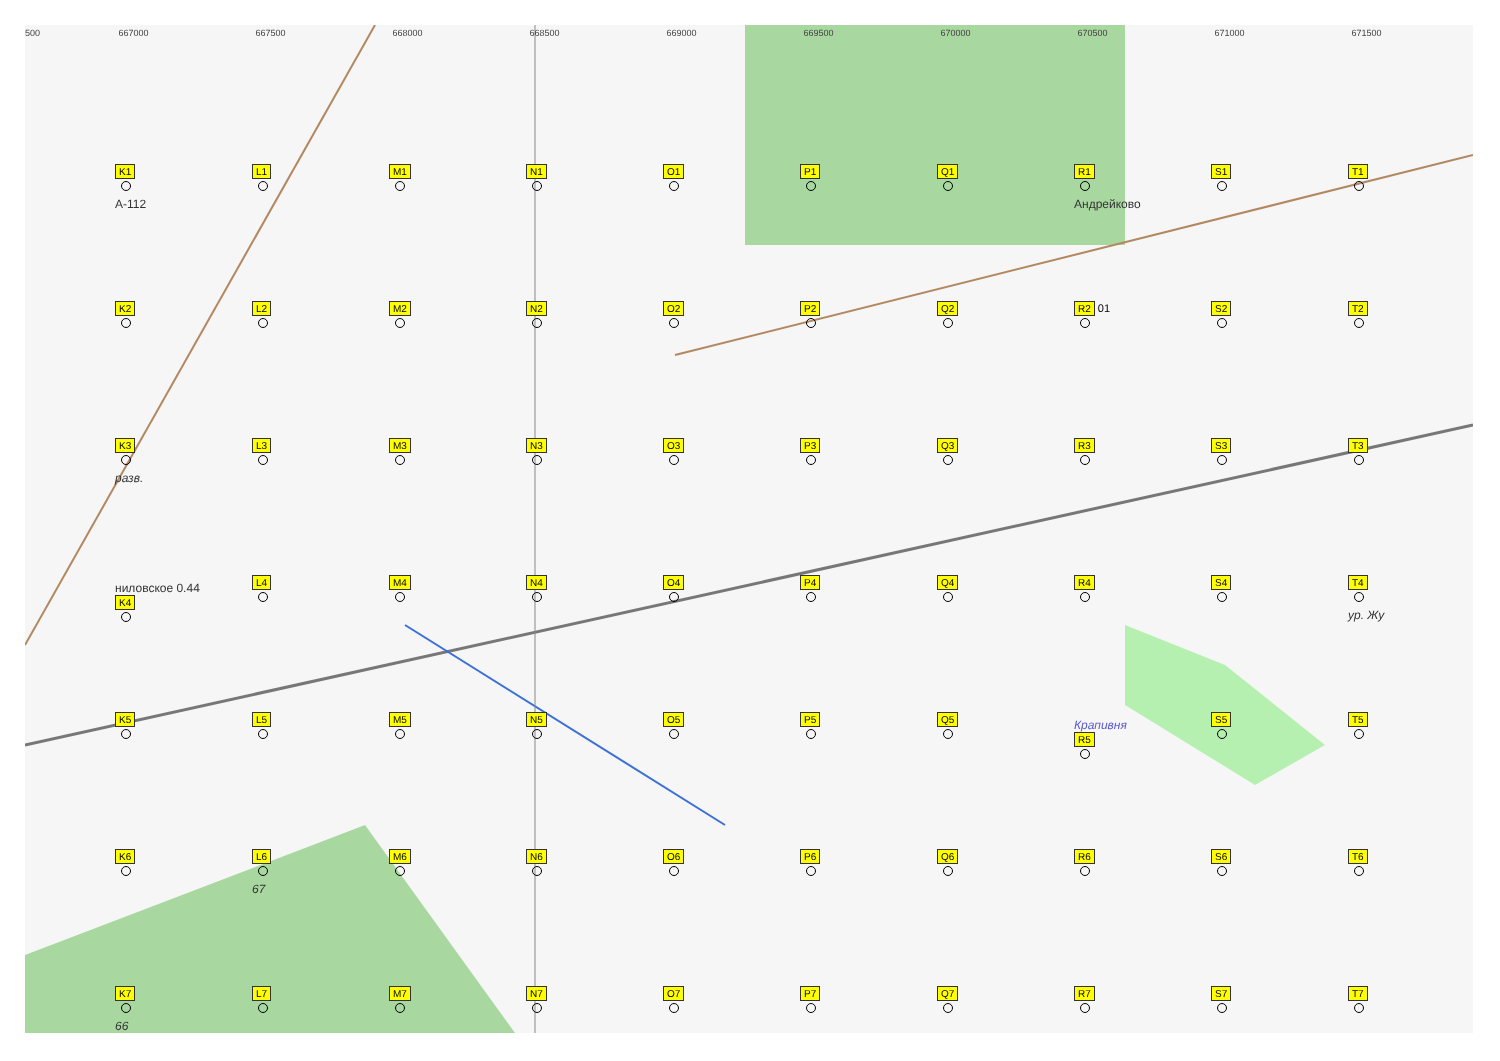500 667000 667500 668000 668500 669000 669500 670000 670500 671000 671500
K1
А-112
L1
M1
N1
O1
P1
Q1
R1
Андрейково
S1
T1
K2
L2
M2
N2
O2
P2
Q2
R2 01
S2
T2
K3
разв.
L3
M3
N3
O3
P3
Q3
R3
S3
T3
ниловское 0.44
K4
L4
M4
N4
O4
P4
Q4
R4
S4
T4
ур. Жу
K5
L5
M5
N5
O5
P5
Q5
Крапивня
R5
S5
T5
K6
L6
67
M6
N6
O6
P6
Q6
R6
S6
T6
K7
66
L7
M7
N7
O7
P7
Q7
R7
S7
T7